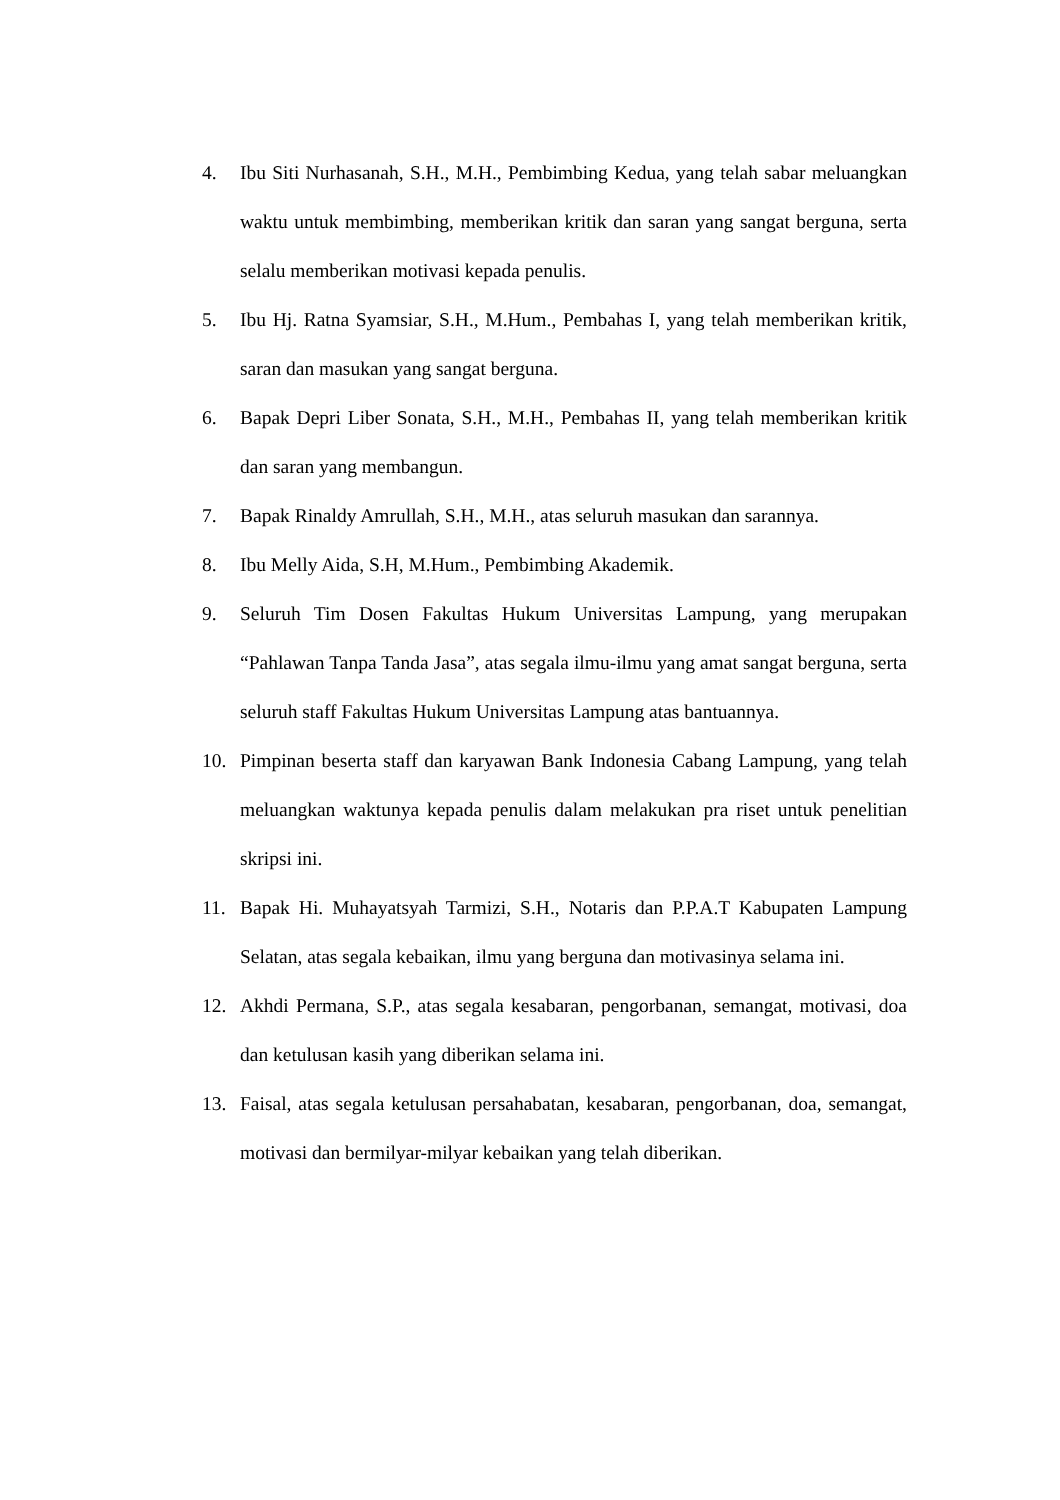4. Ibu Siti Nurhasanah, S.H., M.H., Pembimbing Kedua, yang telah sabar meluangkan waktu untuk membimbing, memberikan kritik dan saran yang sangat berguna, serta selalu memberikan motivasi kepada penulis.
5. Ibu Hj. Ratna Syamsiar, S.H., M.Hum., Pembahas I, yang telah memberikan kritik, saran dan masukan yang sangat berguna.
6. Bapak Depri Liber Sonata, S.H., M.H., Pembahas II, yang telah memberikan kritik dan saran yang membangun.
7. Bapak Rinaldy Amrullah, S.H., M.H., atas seluruh masukan dan sarannya.
8. Ibu Melly Aida, S.H, M.Hum., Pembimbing Akademik.
9. Seluruh Tim Dosen Fakultas Hukum Universitas Lampung, yang merupakan “Pahlawan Tanpa Tanda Jasa”, atas segala ilmu-ilmu yang amat sangat berguna, serta seluruh staff Fakultas Hukum Universitas Lampung atas bantuannya.
10. Pimpinan beserta staff dan karyawan Bank Indonesia Cabang Lampung, yang telah meluangkan waktunya kepada penulis dalam melakukan pra riset untuk penelitian skripsi ini.
11. Bapak Hi. Muhayatsyah Tarmizi, S.H., Notaris dan P.P.A.T Kabupaten Lampung Selatan, atas segala kebaikan, ilmu yang berguna dan motivasinya selama ini.
12. Akhdi Permana, S.P., atas segala kesabaran, pengorbanan, semangat, motivasi, doa dan ketulusan kasih yang diberikan selama ini.
13. Faisal, atas segala ketulusan persahabatan, kesabaran, pengorbanan, doa, semangat, motivasi dan bermilyar-milyar kebaikan yang telah diberikan.